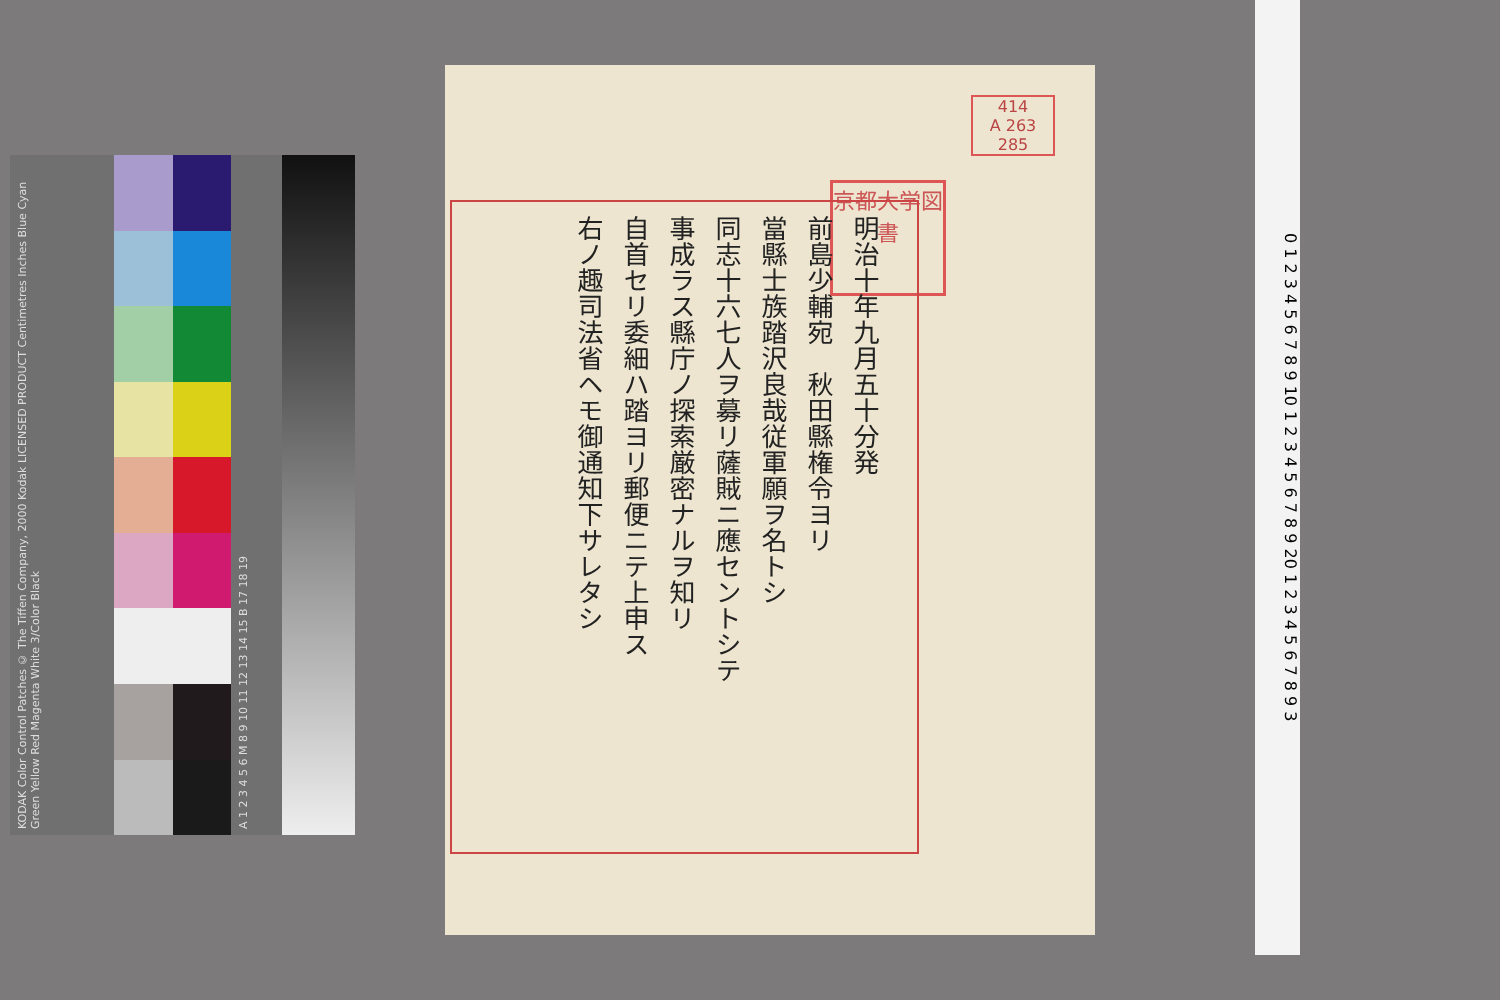KODAK Color Control Patches © The Tiffen Company, 2000 Kodak LICENSED PRODUCT Centimetres Inches Blue Cyan Green Yellow Red Magenta White 3/Color Black
A 1 2 3 4 5 6 M 8 9 10 11 12 13 14 15 B 17 18 19
414
A 263
285
京都大学図書
明治十年九月五十分発
前島少輔宛　秋田縣権令ヨリ
當縣士族踏沢良哉従軍願ヲ名トシ
同志十六七人ヲ募リ薩賊ニ應セントシテ
事成ラス縣庁ノ探索厳密ナルヲ知リ
自首セリ委細ハ踏ヨリ郵便ニテ上申ス
右ノ趣司法省ヘモ御通知下サレタシ
0 1 2 3 4 5 6 7 8 9 10 1 2 3 4 5 6 7 8 9 20 1 2 3 4 5 6 7 8 9 3